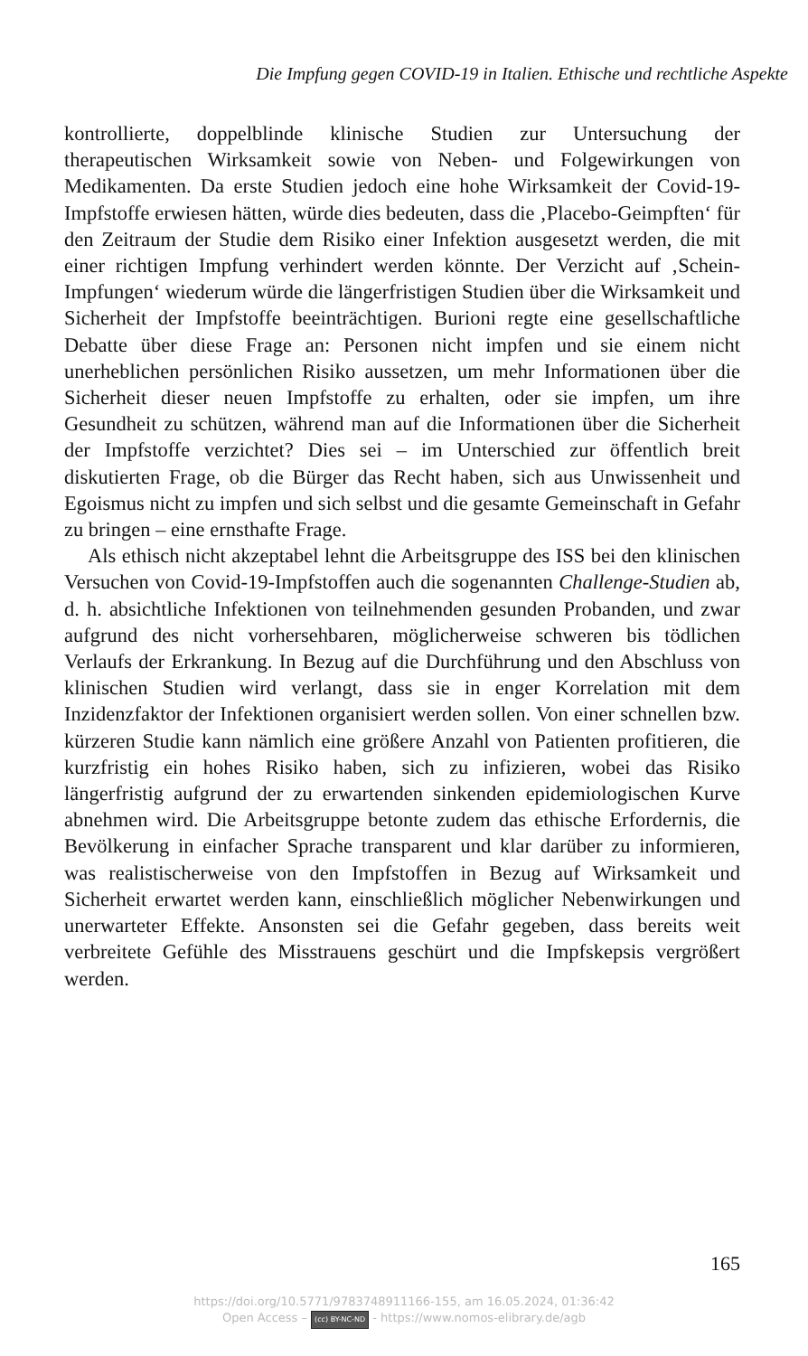Die Impfung gegen COVID-19 in Italien. Ethische und rechtliche Aspekte
kontrollierte, doppelblinde klinische Studien zur Untersuchung der thera­peutischen Wirksamkeit sowie von Neben- und Folgewirkungen von Me­dikamenten. Da erste Studien jedoch eine hohe Wirksamkeit der Covid-19-Impfstoffe erwiesen hätten, würde dies bedeuten, dass die ‚Placebo-Ge­impften‘ für den Zeitraum der Studie dem Risiko einer Infektion ausge­setzt werden, die mit einer richtigen Impfung verhindert werden könnte. Der Verzicht auf ‚Schein-Impfungen‘ wiederum würde die längerfristigen Studien über die Wirksamkeit und Sicherheit der Impfstoffe beeinträchti­gen. Burioni regte eine gesellschaftliche Debatte über diese Frage an: Per­sonen nicht impfen und sie einem nicht unerheblichen persönlichen Risi­ko aussetzen, um mehr Informationen über die Sicherheit dieser neuen Impfstoffe zu erhalten, oder sie impfen, um ihre Gesundheit zu schützen, während man auf die Informationen über die Sicherheit der Impfstoffe verzichtet? Dies sei – im Unterschied zur öffentlich breit diskutierten Fra­ge, ob die Bürger das Recht haben, sich aus Unwissenheit und Egoismus nicht zu impfen und sich selbst und die gesamte Gemeinschaft in Gefahr zu bringen – eine ernsthafte Frage.
Als ethisch nicht akzeptabel lehnt die Arbeitsgruppe des ISS bei den klinischen Versuchen von Covid-19-Impfstoffen auch die sogenannten Challenge-Studien ab, d. h. absichtliche Infektionen von teilnehmenden gesunden Probanden, und zwar aufgrund des nicht vorhersehbaren, mög­licherweise schweren bis tödlichen Verlaufs der Erkrankung. In Bezug auf die Durchführung und den Abschluss von klinischen Studien wird verlangt, dass sie in enger Korrelation mit dem Inzidenzfaktor der In­fektionen organisiert werden sollen. Von einer schnellen bzw. kürzeren Studie kann nämlich eine größere Anzahl von Patienten profitieren, die kurzfristig ein hohes Risiko haben, sich zu infizieren, wobei das Risiko längerfristig aufgrund der zu erwartenden sinkenden epidemiologischen Kurve abnehmen wird. Die Arbeitsgruppe betonte zudem das ethische Erfordernis, die Bevölkerung in einfacher Sprache transparent und klar darüber zu informieren, was realistischerweise von den Impfstoffen in Bezug auf Wirksamkeit und Sicherheit erwartet werden kann, einschließ­lich möglicher Nebenwirkungen und unerwarteter Effekte. Ansonsten sei die Gefahr gegeben, dass bereits weit verbreitete Gefühle des Misstrauens geschürt und die Impfskepsis vergrößert werden.
165
https://doi.org/10.5771/9783748911166-155, am 16.05.2024, 01:36:42
Open Access – (cc) BY-NC-ND - https://www.nomos-elibrary.de/agb